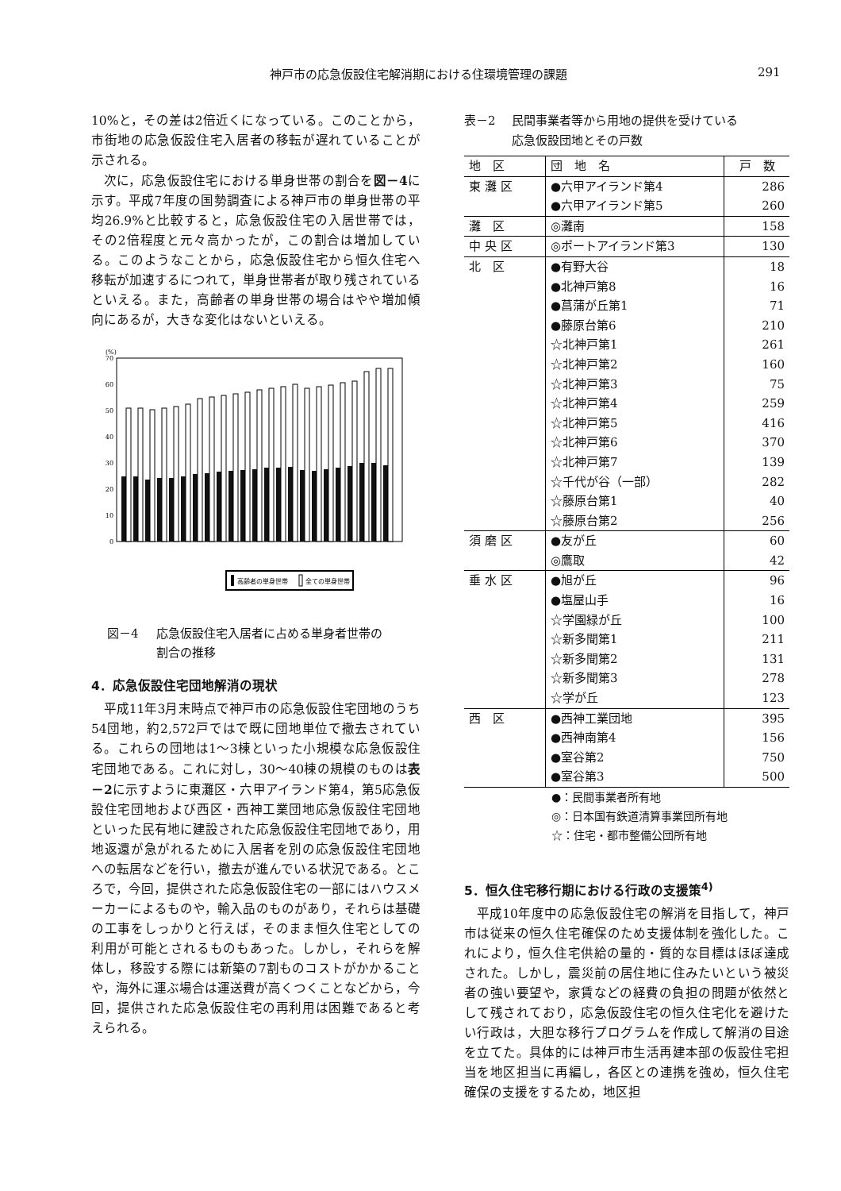神戸市の応急仮設住宅解消期における住環境管理の課題 291
10%と，その差は2倍近くになっている。このことから，市街地の応急仮設住宅入居者の移転が遅れていることが示される。
次に，応急仮設住宅における単身世帯の割合を図－4に示す。平成7年度の国勢調査による神戸市の単身世帯の平均26.9%と比較すると，応急仮設住宅の入居世帯では，その2倍程度と元々高かったが，この割合は増加している。このようなことから，応急仮設住宅から恒久住宅へ移転が加速するにつれて，単身世帯者が取り残されているといえる。また，高齢者の単身世帯の場合はやや増加傾向にあるが，大きな変化はないといえる。
(%)
70
60
50
40
30
20
10
0
高齢者の単身世帯
全ての単身世帯
図－4 応急仮設住宅入居者に占める単身者世帯の
割合の推移
4．応急仮設住宅団地解消の現状
平成11年3月末時点で神戸市の応急仮設住宅団地のうち54団地，約2,572戸ではで既に団地単位で撤去されている。これらの団地は1～3棟といった小規模な応急仮設住宅団地である。これに対し，30～40棟の規模のものは表－2に示すように東灘区・六甲アイランド第4，第5応急仮設住宅団地および西区・西神工業団地応急仮設住宅団地といった民有地に建設された応急仮設住宅団地であり，用地返還が急がれるために入居者を別の応急仮設住宅団地への転居などを行い，撤去が進んでいる状況である。ところで，今回，提供された応急仮設住宅の一部にはハウスメーカーによるものや，輸入品のものがあり，それらは基礎の工事をしっかりと行えば，そのまま恒久住宅としての利用が可能とされるものもあった。しかし，それらを解体し，移設する際には新築の7割ものコストがかかることや，海外に運ぶ場合は運送費が高くつくことなどから，今回，提供された応急仮設住宅の再利用は困難であると考えられる。
表－2 民間事業者等から用地の提供を受けている
応急仮設団地とその戸数
| 地 区 | 団 地 名 | 戸 数 |
| --- | --- | --- |
| 東 灘 区 | ●六甲アイランド第4 | 286 |
| | ●六甲アイランド第5 | 260 |
| 灘 区 | ◎灘南 | 158 |
| 中 央 区 | ◎ポートアイランド第3 | 130 |
| 北 区 | ●有野大谷 | 18 |
| | ●北神戸第8 | 16 |
| | ●菖蒲が丘第1 | 71 |
| | ●藤原台第6 | 210 |
| | ☆北神戸第1 | 261 |
| | ☆北神戸第2 | 160 |
| | ☆北神戸第3 | 75 |
| | ☆北神戸第4 | 259 |
| | ☆北神戸第5 | 416 |
| | ☆北神戸第6 | 370 |
| | ☆北神戸第7 | 139 |
| | ☆千代が谷（一部） | 282 |
| | ☆藤原台第1 | 40 |
| | ☆藤原台第2 | 256 |
| 須 磨 区 | ●友が丘 | 60 |
| | ◎鷹取 | 42 |
| 垂 水 区 | ●旭が丘 | 96 |
| | ●塩屋山手 | 16 |
| | ☆学園緑が丘 | 100 |
| | ☆新多聞第1 | 211 |
| | ☆新多聞第2 | 131 |
| | ☆新多聞第3 | 278 |
| | ☆学が丘 | 123 |
| 西 区 | ●西神工業団地 | 395 |
| | ●西神南第4 | 156 |
| | ●室谷第2 | 750 |
| | ●室谷第3 | 500 |
●：民間事業者所有地
◎：日本国有鉄道清算事業団所有地
☆：住宅・都市整備公団所有地
5．恒久住宅移行期における行政の支援策<sup>4)</sup>
平成10年度中の応急仮設住宅の解消を目指して，神戸市は従来の恒久住宅確保のため支援体制を強化した。これにより，恒久住宅供給の量的・質的な目標はほぼ達成された。しかし，震災前の居住地に住みたいという被災者の強い要望や，家賃などの経費の負担の問題が依然として残されており，応急仮設住宅の恒久住宅化を避けたい行政は，大胆な移行プログラムを作成して解消の目途を立てた。具体的には神戸市生活再建本部の仮設住宅担当を地区担当に再編し，各区との連携を強め，恒久住宅確保の支援をするため，地区担